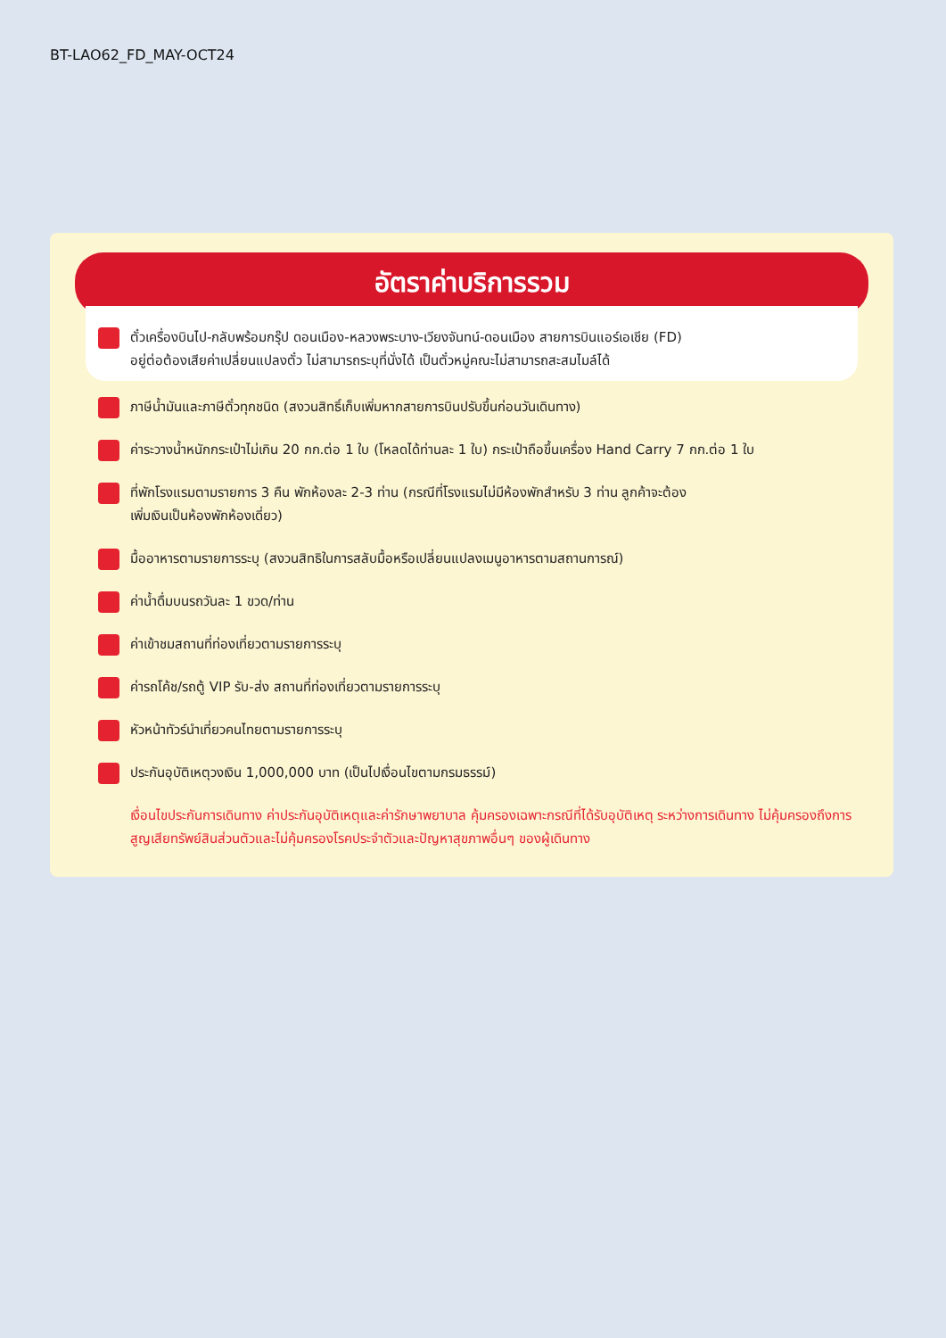BT-LAO62_FD_MAY-OCT24
อัตราค่าบริการรวม
ตั๋วเครื่องบินไป-กลับพร้อมกรุ๊ป ดอนเมือง-หลวงพระบาง-เวียงจันทน์-ดอนเมือง สายการบินแอร์เอเชีย (FD)
อยู่ต่อต้องเสียค่าเปลี่ยนแปลงตั๋ว ไม่สามารถระบุที่นั่งได้ เป็นตั๋วหมู่คณะไม่สามารถสะสมไมล์ได้
ภาษีน้ำมันและภาษีตั๋วทุกชนิด (สงวนสิทธิ์เก็บเพิ่มหากสายการบินปรับขึ้นก่อนวันเดินทาง)
ค่าระวางน้ำหนักกระเป๋าไม่เกิน 20 กก.ต่อ 1 ใบ (โหลดได้ท่านละ 1 ใบ) กระเป๋าถือขึ้นเครื่อง Hand Carry 7 กก.ต่อ 1 ใบ
ที่พักโรงแรมตามรายการ 3 คืน พักห้องละ 2-3 ท่าน (กรณีที่โรงแรมไม่มีห้องพักสำหรับ 3 ท่าน ลูกค้าจะต้อง
เพิ่มเงินเป็นห้องพักห้องเดี่ยว)
มื้ออาหารตามรายการระบุ (สงวนสิทธิในการสลับมื้อหรือเปลี่ยนแปลงเมนูอาหารตามสถานการณ์)
ค่าน้ำดื่มบนรถวันละ 1 ขวด/ท่าน
ค่าเข้าชมสถานที่ท่องเที่ยวตามรายการระบุ
ค่ารถโค้ช/รถตู้ VIP รับ-ส่ง สถานที่ท่องเที่ยวตามรายการระบุ
หัวหน้าทัวร์นำเที่ยวคนไทยตามรายการระบุ
ประกันอุบัติเหตุวงเงิน 1,000,000 บาท (เป็นไปเงื่อนไขตามกรมธรรม์)
เงื่อนไขประกันการเดินทาง ค่าประกันอุบัติเหตุและค่ารักษาพยาบาล คุ้มครองเฉพาะกรณีที่ได้รับอุบัติเหตุ ระหว่างการเดินทาง ไม่คุ้มครองถึงการสูญเสียทรัพย์สินส่วนตัวและไม่คุ้มครองโรคประจำตัวและปัญหาสุขภาพอื่นๆ ของผู้เดินทาง